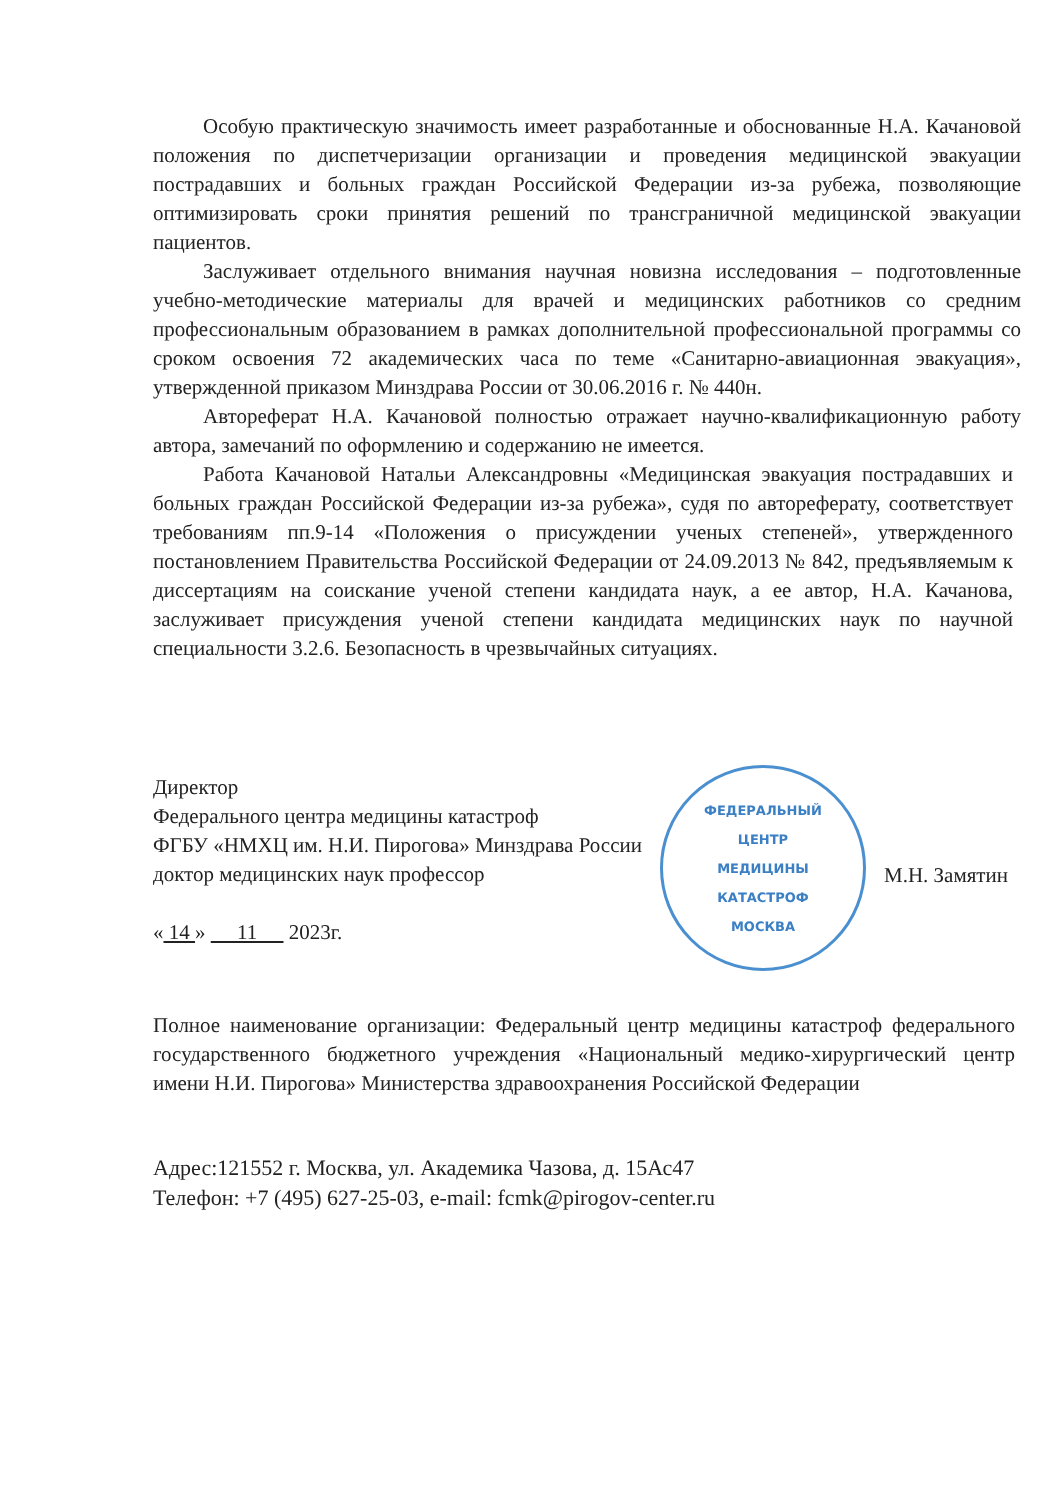Особую практическую значимость имеет разработанные и обоснованные Н.А. Качановой положения по диспетчеризации организации и проведения медицинской эвакуации пострадавших и больных граждан Российской Федерации из-за рубежа, позволяющие оптимизировать сроки принятия решений по трансграничной медицинской эвакуации пациентов.
Заслуживает отдельного внимания научная новизна исследования – подготовленные учебно-методические материалы для врачей и медицинских работников со средним профессиональным образованием в рамках дополнительной профессиональной программы со сроком освоения 72 академических часа по теме «Санитарно-авиационная эвакуация», утвержденной приказом Минздрава России от 30.06.2016 г. № 440н.
Автореферат Н.А. Качановой полностью отражает научно-квалификационную работу автора, замечаний по оформлению и содержанию не имеется.
Работа Качановой Натальи Александровны «Медицинская эвакуация пострадавших и больных граждан Российской Федерации из-за рубежа», судя по автореферату, соответствует требованиям пп.9-14 «Положения о присуждении ученых степеней», утвержденного постановлением Правительства Российской Федерации от 24.09.2013 № 842, предъявляемым к диссертациям на соискание ученой степени кандидата наук, а ее автор, Н.А. Качанова, заслуживает присуждения ученой степени кандидата медицинских наук по научной специальности 3.2.6. Безопасность в чрезвычайных ситуациях.
Директор
Федерального центра медицины катастроф
ФГБУ «НМХЦ им. Н.И. Пирогова» Минздрава России
доктор медицинских наук профессор
« 14 » 11 2023г.
ФЕДЕРАЛЬНЫЙ
ЦЕНТР
МЕДИЦИНЫ
КАТАСТРОФ
МОСКВА
М.Н. Замятин
Полное наименование организации: Федеральный центр медицины катастроф федерального государственного бюджетного учреждения «Национальный медико-хирургический центр имени Н.И. Пирогова» Министерства здравоохранения Российской Федерации
Адрес:121552 г. Москва, ул. Академика Чазова, д. 15Ас47
Телефон: +7 (495) 627-25-03, e-mail: fcmk@pirogov-center.ru